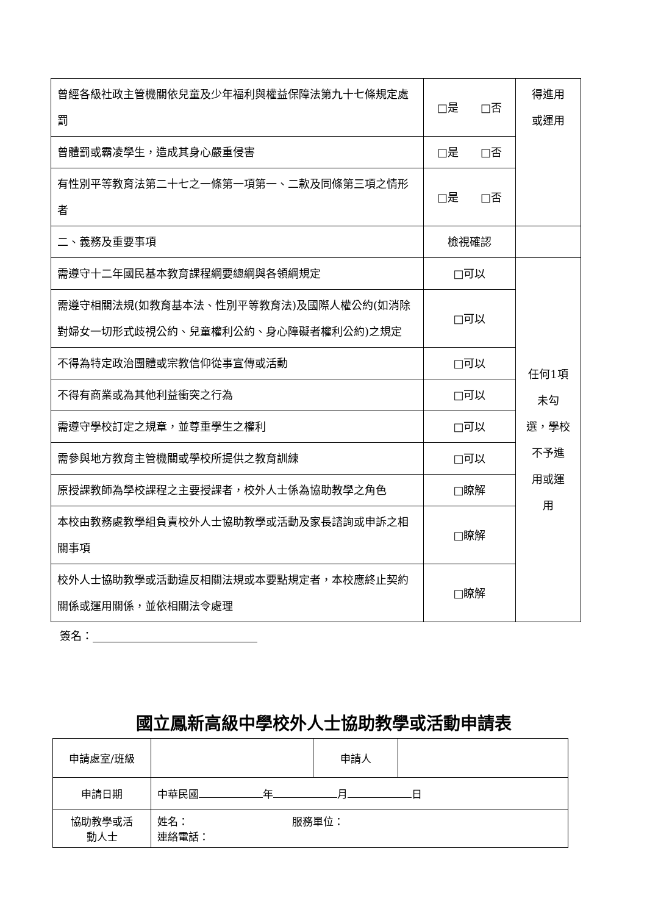| 曾經各級社政主管機關依兒童及少年福利與權益保障法第九十七條規定處罰 | □是 □否 | 得進用 或運用 |
| 曾體罰或霸凌學生，造成其身心嚴重侵害 | □是 □否 | |
| 有性別平等教育法第二十七之一條第一項第一、二款及同條第三項之情形者 | □是 □否 | |
| 二、義務及重要事項 | 檢視確認 | |
| 需遵守十二年國民基本教育課程綱要總綱與各領綱規定 | □可以 | 任何1項 未勾 選，學校 不予進 用或運 用 |
| 需遵守相關法規(如教育基本法、性別平等教育法)及國際人權公約(如消除對婦女一切形式歧視公約、兒童權利公約、身心障礙者權利公約)之規定 | □可以 | |
| 不得為特定政治團體或宗教信仰從事宣傳或活動 | □可以 | |
| 不得有商業或為其他利益衝突之行為 | □可以 | |
| 需遵守學校訂定之規章，並尊重學生之權利 | □可以 | |
| 需參與地方教育主管機關或學校所提供之教育訓練 | □可以 | |
| 原授課教師為學校課程之主要授課者，校外人士係為協助教學之角色 | □瞭解 | |
| 本校由教務處教學組負責校外人士協助教學或活動及家長諮詢或申訴之相關事項 | □瞭解 | |
| 校外人士協助教學或活動違反相關法規或本要點規定者，本校應終止契約關係或運用關係，並依相關法令處理 | □瞭解 | |
簽名：______________________________
國立鳳新高級中學校外人士協助教學或活動申請表
| 申請處室/班級 | | 申請人 | |
| 申請日期 | 中華民國 年 月 日 | | |
| 協助教學或活 動人士 | 姓名： 服務單位： 連絡電話： | | |